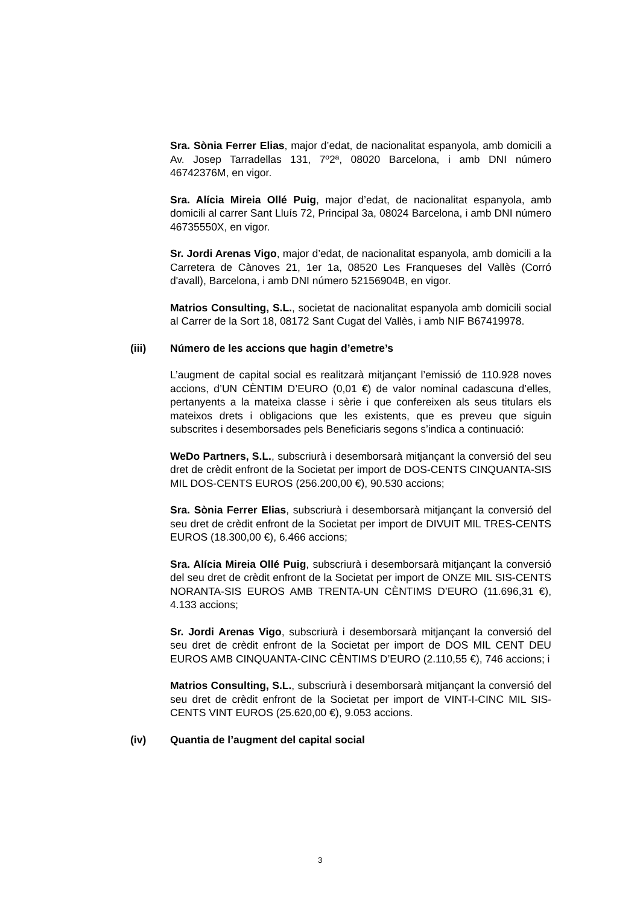Sra. Sònia Ferrer Elias, major d’edat, de nacionalitat espanyola, amb domicili a Av. Josep Tarradellas 131, 7º2ª, 08020 Barcelona, i amb DNI número 46742376M, en vigor.
Sra. Alícia Mireia Ollé Puig, major d’edat, de nacionalitat espanyola, amb domicili al carrer Sant Lluís 72, Principal 3a, 08024 Barcelona, i amb DNI número 46735550X, en vigor.
Sr. Jordi Arenas Vigo, major d’edat, de nacionalitat espanyola, amb domicili a la Carretera de Cànoves 21, 1er 1a, 08520 Les Franqueses del Vallès (Corró d'avall), Barcelona, i amb DNI número 52156904B, en vigor.
Matrios Consulting, S.L., societat de nacionalitat espanyola amb domicili social al Carrer de la Sort 18, 08172 Sant Cugat del Vallès, i amb NIF B67419978.
(iii) Número de les accions que hagin d’emetre’s
L’augment de capital social es realitzarà mitjançant l’emissió de 110.928 noves accions, d’UN CÈNTIM D’EURO (0,01 €) de valor nominal cadascuna d’elles, pertanyents a la mateixa classe i sèrie i que confereixen als seus titulars els mateixos drets i obligacions que les existents, que es preveu que siguin subscrites i desemborsades pels Beneficiaris segons s’indica a continuació:
WeDo Partners, S.L., subscriurà i desemborsarà mitjançant la conversió del seu dret de crèdit enfront de la Societat per import de DOS-CENTS CINQUANTA-SIS MIL DOS-CENTS EUROS (256.200,00 €), 90.530 accions;
Sra. Sònia Ferrer Elias, subscriurà i desemborsarà mitjançant la conversió del seu dret de crèdit enfront de la Societat per import de DIVUIT MIL TRES-CENTS EUROS (18.300,00 €), 6.466 accions;
Sra. Alícia Mireia Ollé Puig, subscriurà i desemborsarà mitjançant la conversió del seu dret de crèdit enfront de la Societat per import de ONZE MIL SIS-CENTS NORANTA-SIS EUROS AMB TRENTA-UN CÈNTIMS D’EURO (11.696,31 €), 4.133 accions;
Sr. Jordi Arenas Vigo, subscriurà i desemborsarà mitjançant la conversió del seu dret de crèdit enfront de la Societat per import de DOS MIL CENT DEU EUROS AMB CINQUANTA-CINC CÈNTIMS D’EURO (2.110,55 €), 746 accions; i
Matrios Consulting, S.L., subscriurà i desemborsarà mitjançant la conversió del seu dret de crèdit enfront de la Societat per import de VINT-I-CINC MIL SIS-CENTS VINT EUROS (25.620,00 €), 9.053 accions.
(iv) Quantia de l’augment del capital social
3